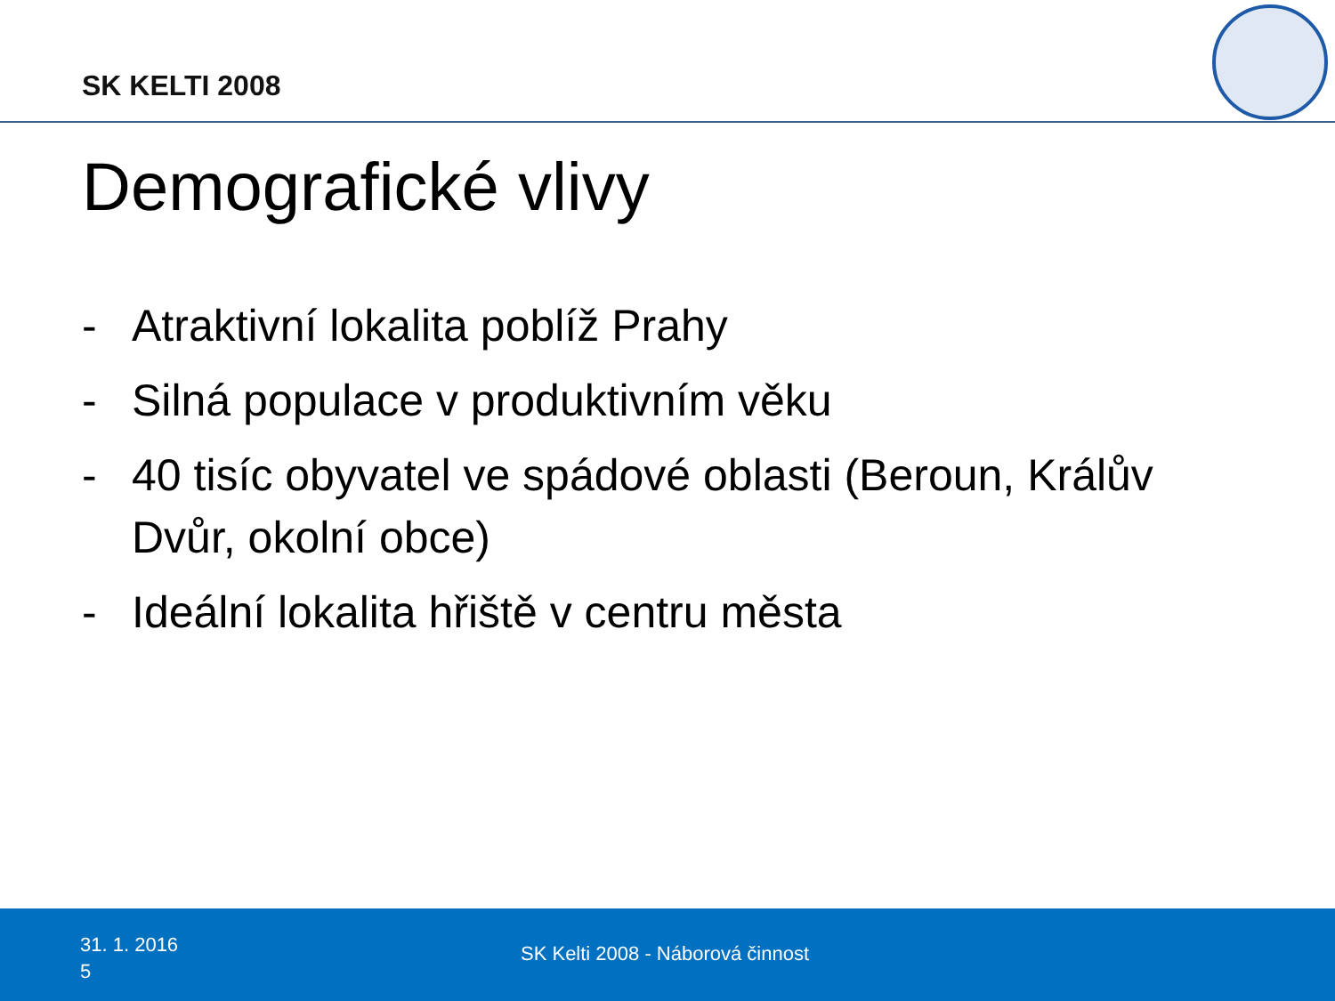SK KELTI 2008
Demografické vlivy
- Atraktivní lokalita poblíž Prahy
- Silná populace v produktivním věku
- 40 tisíc obyvatel ve spádové oblasti (Beroun, Králův Dvůr, okolní obce)
- Ideální lokalita hřiště v centru města
31. 1. 2016
5
SK Kelti 2008 - Náborová činnost